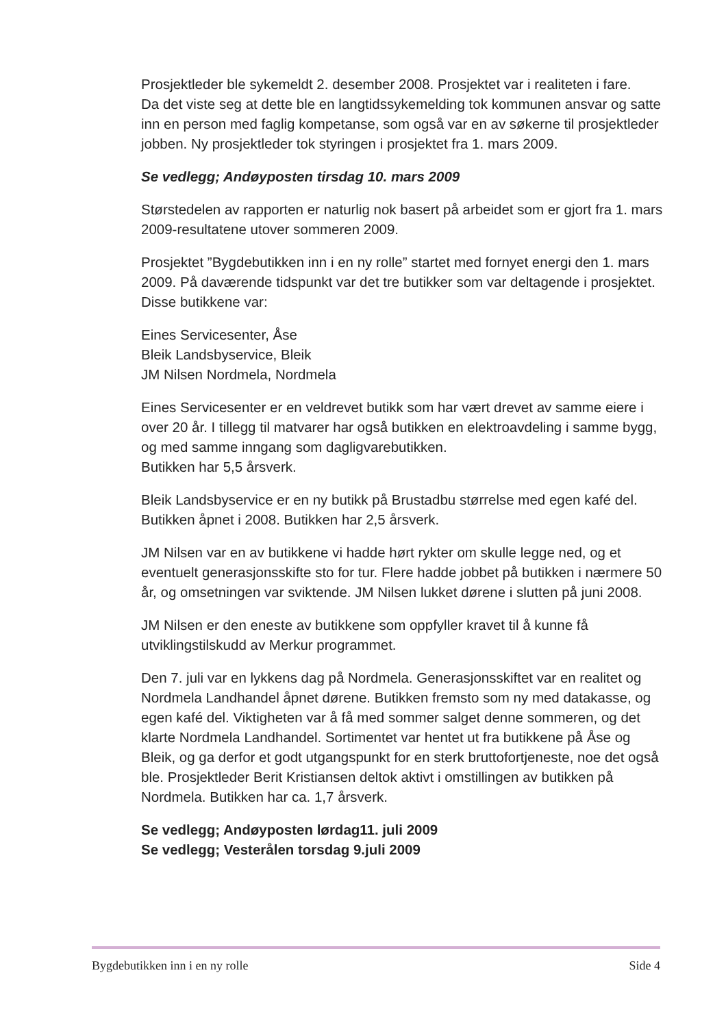Prosjektleder ble sykemeldt 2. desember 2008. Prosjektet var i realiteten i fare.
Da det viste seg at dette ble en langtidssykemelding tok kommunen ansvar og satte inn en person med faglig kompetanse, som også var en av søkerne til prosjektleder jobben. Ny prosjektleder tok styringen i prosjektet fra 1. mars 2009.
Se vedlegg; Andøyposten tirsdag 10. mars 2009
Størstedelen av rapporten er naturlig nok basert på arbeidet som er gjort fra 1. mars 2009-resultatene utover sommeren 2009.
Prosjektet ”Bygdebutikken inn i en ny rolle” startet med fornyet energi den 1. mars 2009. På daværende tidspunkt var det tre butikker som var deltagende i prosjektet. Disse butikkene var:
Eines Servicesenter, Åse
Bleik Landsbyservice, Bleik
JM Nilsen Nordmela, Nordmela
Eines Servicesenter er en veldrevet butikk som har vært drevet av samme eiere i over 20 år. I tillegg til matvarer har også butikken en elektroavdeling i samme bygg, og med samme inngang som dagligvarebutikken.
Butikken har 5,5 årsverk.
Bleik Landsbyservice er en ny butikk på Brustadbu størrelse med egen kafé del. Butikken åpnet i 2008. Butikken har 2,5 årsverk.
JM Nilsen var en av butikkene vi hadde hørt rykter om skulle legge ned, og et eventuelt generasjonsskifte sto for tur. Flere hadde jobbet på butikken i nærmere 50 år, og omsetningen var sviktende. JM Nilsen lukket dørene i slutten på juni 2008.
JM Nilsen er den eneste av butikkene som oppfyller kravet til å kunne få utviklingstilskudd av Merkur programmet.
Den 7. juli var en lykkens dag på Nordmela. Generasjonsskiftet var en realitet og Nordmela Landhandel åpnet dørene. Butikken fremsto som ny med datakasse, og egen kafé del. Viktigheten var å få med sommer salget denne sommeren, og det klarte Nordmela Landhandel. Sortimentet var hentet ut fra butikkene på Åse og Bleik, og ga derfor et godt utgangspunkt for en sterk bruttofortjeneste, noe det også ble. Prosjektleder Berit Kristiansen deltok aktivt i omstillingen av butikken på Nordmela. Butikken har ca. 1,7 årsverk.
Se vedlegg; Andøyposten lørdag11. juli 2009
Se vedlegg; Vesterålen torsdag 9.juli 2009
Bygdebutikken inn i en ny rolle Side 4